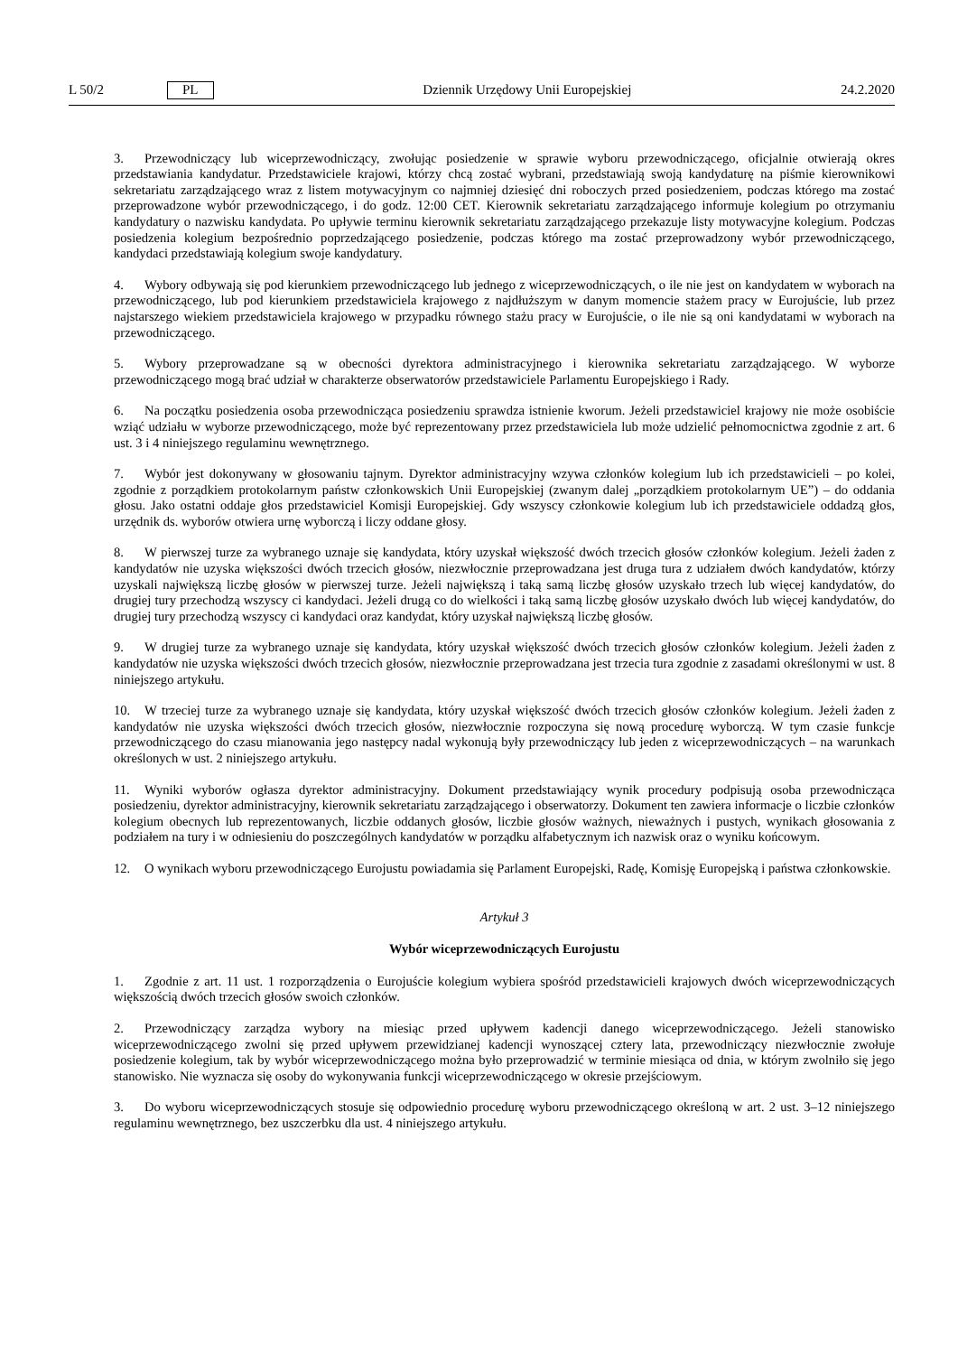L 50/2 PL Dziennik Urzędowy Unii Europejskiej 24.2.2020
3. Przewodniczący lub wiceprzewodniczący, zwołując posiedzenie w sprawie wyboru przewodniczącego, oficjalnie otwierają okres przedstawiania kandydatur. Przedstawiciele krajowi, którzy chcą zostać wybrani, przedstawiają swoją kandydaturę na piśmie kierownikowi sekretariatu zarządzającego wraz z listem motywacyjnym co najmniej dziesięć dni roboczych przed posiedzeniem, podczas którego ma zostać przeprowadzone wybór przewodniczącego, i do godz. 12:00 CET. Kierownik sekretariatu zarządzającego informuje kolegium po otrzymaniu kandydatury o nazwisku kandydata. Po upływie terminu kierownik sekretariatu zarządzającego przekazuje listy motywacyjne kolegium. Podczas posiedzenia kolegium bezpośrednio poprzedzającego posiedzenie, podczas którego ma zostać przeprowadzony wybór przewodniczącego, kandydaci przedstawiają kolegium swoje kandydatury.
4. Wybory odbywają się pod kierunkiem przewodniczącego lub jednego z wiceprzewodniczących, o ile nie jest on kandydatem w wyborach na przewodniczącego, lub pod kierunkiem przedstawiciela krajowego z najdłuższym w danym momencie stażem pracy w Eurojuście, lub przez najstarszego wiekiem przedstawiciela krajowego w przypadku równego stażu pracy w Eurojuście, o ile nie są oni kandydatami w wyborach na przewodniczącego.
5. Wybory przeprowadzane są w obecności dyrektora administracyjnego i kierownika sekretariatu zarządzającego. W wyborze przewodniczącego mogą brać udział w charakterze obserwatorów przedstawiciele Parlamentu Europejskiego i Rady.
6. Na początku posiedzenia osoba przewodnicząca posiedzeniu sprawdza istnienie kworum. Jeżeli przedstawiciel krajowy nie może osobiście wziąć udziału w wyborze przewodniczącego, może być reprezentowany przez przedstawiciela lub może udzielić pełnomocnictwa zgodnie z art. 6 ust. 3 i 4 niniejszego regulaminu wewnętrznego.
7. Wybór jest dokonywany w głosowaniu tajnym. Dyrektor administracyjny wzywa członków kolegium lub ich przedstawicieli – po kolei, zgodnie z porządkiem protokolarnym państw członkowskich Unii Europejskiej (zwanym dalej „porządkiem protokolarnym UE”) – do oddania głosu. Jako ostatni oddaje głos przedstawiciel Komisji Europejskiej. Gdy wszyscy członkowie kolegium lub ich przedstawiciele oddadzą głos, urzędnik ds. wyborów otwiera urnę wyborczą i liczy oddane głosy.
8. W pierwszej turze za wybranego uznaje się kandydata, który uzyskał większość dwóch trzecich głosów członków kolegium. Jeżeli żaden z kandydatów nie uzyska większości dwóch trzecich głosów, niezwłocznie przeprowadzana jest druga tura z udziałem dwóch kandydatów, którzy uzyskali największą liczbę głosów w pierwszej turze. Jeżeli największą i taką samą liczbę głosów uzyskało trzech lub więcej kandydatów, do drugiej tury przechodzą wszyscy ci kandydaci. Jeżeli drugą co do wielkości i taką samą liczbę głosów uzyskało dwóch lub więcej kandydatów, do drugiej tury przechodzą wszyscy ci kandydaci oraz kandydat, który uzyskał największą liczbę głosów.
9. W drugiej turze za wybranego uznaje się kandydata, który uzyskał większość dwóch trzecich głosów członków kolegium. Jeżeli żaden z kandydatów nie uzyska większości dwóch trzecich głosów, niezwłocznie przeprowadzana jest trzecia tura zgodnie z zasadami określonymi w ust. 8 niniejszego artykułu.
10. W trzeciej turze za wybranego uznaje się kandydata, który uzyskał większość dwóch trzecich głosów członków kolegium. Jeżeli żaden z kandydatów nie uzyska większości dwóch trzecich głosów, niezwłocznie rozpoczyna się nową procedurę wyborczą. W tym czasie funkcje przewodniczącego do czasu mianowania jego następcy nadal wykonują były przewodniczący lub jeden z wiceprzewodniczących – na warunkach określonych w ust. 2 niniejszego artykułu.
11. Wyniki wyborów ogłasza dyrektor administracyjny. Dokument przedstawiający wynik procedury podpisują osoba przewodnicząca posiedzeniu, dyrektor administracyjny, kierownik sekretariatu zarządzającego i obserwatorzy. Dokument ten zawiera informacje o liczbie członków kolegium obecnych lub reprezentowanych, liczbie oddanych głosów, liczbie głosów ważnych, nieważnych i pustych, wynikach głosowania z podziałem na tury i w odniesieniu do poszczególnych kandydatów w porządku alfabetycznym ich nazwisk oraz o wyniku końcowym.
12. O wynikach wyboru przewodniczącego Eurojustu powiadamia się Parlament Europejski, Radę, Komisję Europejską i państwa członkowskie.
Artykuł 3
Wybór wiceprzewodniczących Eurojustu
1. Zgodnie z art. 11 ust. 1 rozporządzenia o Eurojuście kolegium wybiera spośród przedstawicieli krajowych dwóch wiceprzewodniczących większością dwóch trzecich głosów swoich członków.
2. Przewodniczący zarządza wybory na miesiąc przed upływem kadencji danego wiceprzewodniczącego. Jeżeli stanowisko wiceprzewodniczącego zwolni się przed upływem przewidzianej kadencji wynoszącej cztery lata, przewodniczący niezwłocznie zwołuje posiedzenie kolegium, tak by wybór wiceprzewodniczącego można było przeprowadzić w terminie miesiąca od dnia, w którym zwolniło się jego stanowisko. Nie wyznacza się osoby do wykonywania funkcji wiceprzewodniczącego w okresie przejściowym.
3. Do wyboru wiceprzewodniczących stosuje się odpowiednio procedurę wyboru przewodniczącego określoną w art. 2 ust. 3–12 niniejszego regulaminu wewnętrznego, bez uszczerbku dla ust. 4 niniejszego artykułu.